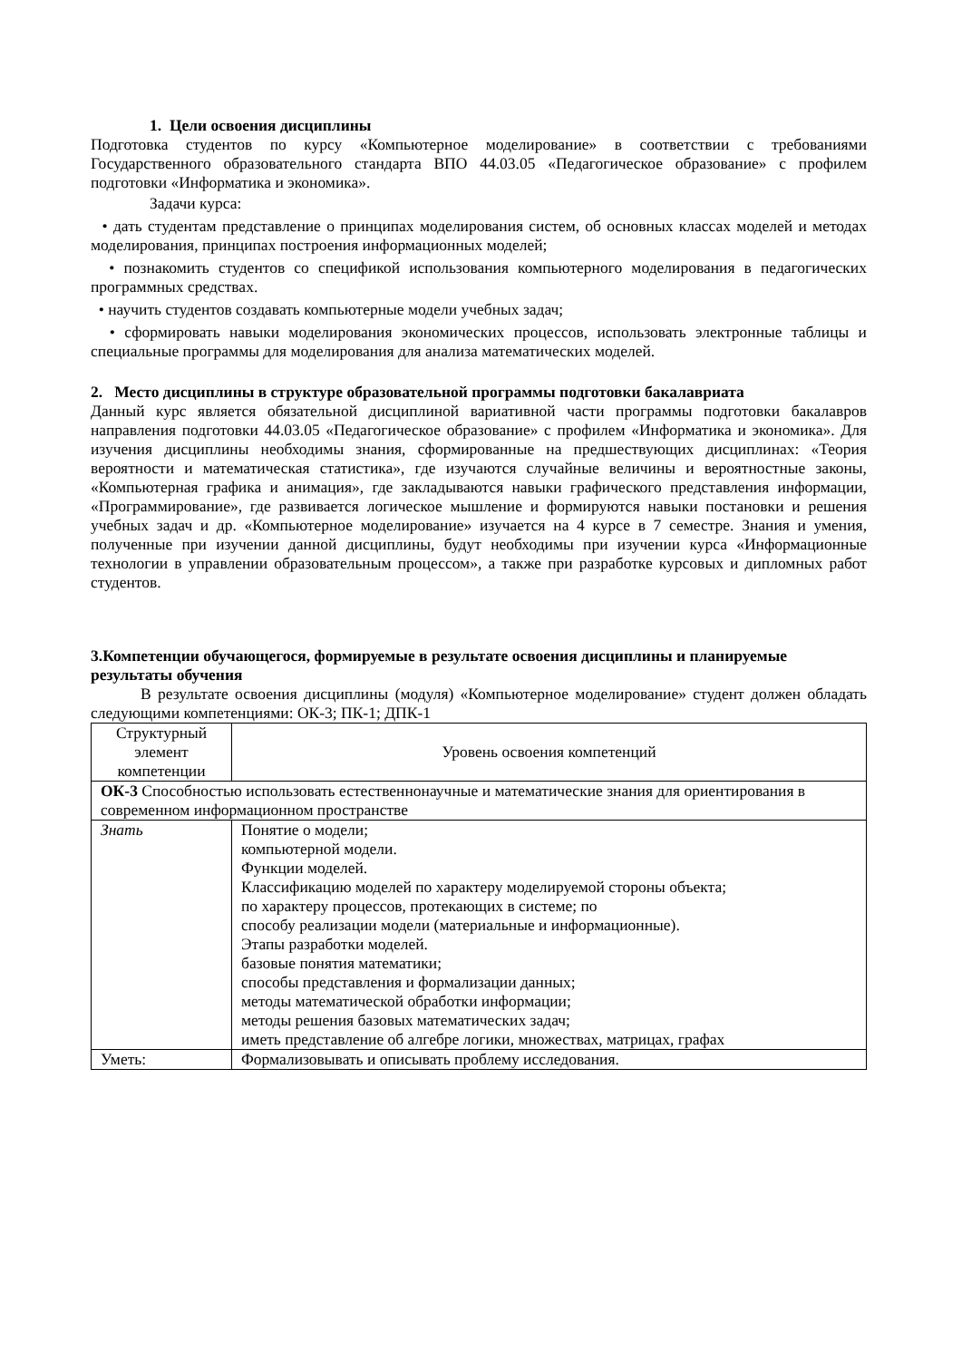1. Цели освоения дисциплины
Подготовка студентов по курсу «Компьютерное моделирование» в соответствии с требованиями Государственного образовательного стандарта ВПО 44.03.05 «Педагогическое образование» с профилем подготовки «Информатика и экономика».
Задачи курса:
• дать студентам представление о принципах моделирования систем, об основных классах моделей и методах моделирования, принципах построения информационных моделей;
• познакомить студентов со спецификой использования компьютерного моделирования в педагогических программных средствах.
• научить студентов создавать компьютерные модели учебных задач;
• сформировать навыки моделирования экономических процессов, использовать электронные таблицы и специальные программы для моделирования для анализа математических моделей.
2. Место дисциплины в структуре образовательной программы подготовки бакалавриата
Данный курс является обязательной дисциплиной вариативной части программы подготовки бакалавров направления подготовки 44.03.05 «Педагогическое образование» с профилем «Информатика и экономика». Для изучения дисциплины необходимы знания, сформированные на предшествующих дисциплинах: «Теория вероятности и математическая статистика», где изучаются случайные величины и вероятностные законы, «Компьютерная графика и анимация», где закладываются навыки графического представления информации, «Программирование», где развивается логическое мышление и формируются навыки постановки и решения учебных задач и др. «Компьютерное моделирование» изучается на 4 курсе в 7 семестре. Знания и умения, полученные при изучении данной дисциплины, будут необходимы при изучении курса «Информационные технологии в управлении образовательным процессом», а также при разработке курсовых и дипломных работ студентов.
3.Компетенции обучающегося, формируемые в результате освоения дисциплины и планируемые результаты обучения
В результате освоения дисциплины (модуля) «Компьютерное моделирование» студент должен обладать следующими компетенциями: ОК-3; ПК-1; ДПК-1
| Структурный элемент компетенции | Уровень освоения компетенций |
| ОК-3 Способностью использовать естественнонаучные и математические знания для ориентирования в современном информационном пространстве | |
| Знать | Понятие о модели; компьютерной модели. Функции моделей. Классификацию моделей по характеру моделируемой стороны объекта; по характеру процессов, протекающих в системе; по способу реализации модели (материальные и информационные). Этапы разработки моделей. базовые понятия математики; способы представления и формализации данных; методы математической обработки информации; методы решения базовых математических задач; иметь представление об алгебре логики, множествах, матрицах, графах |
| Уметь: | Формализовывать и описывать проблему исследования. |